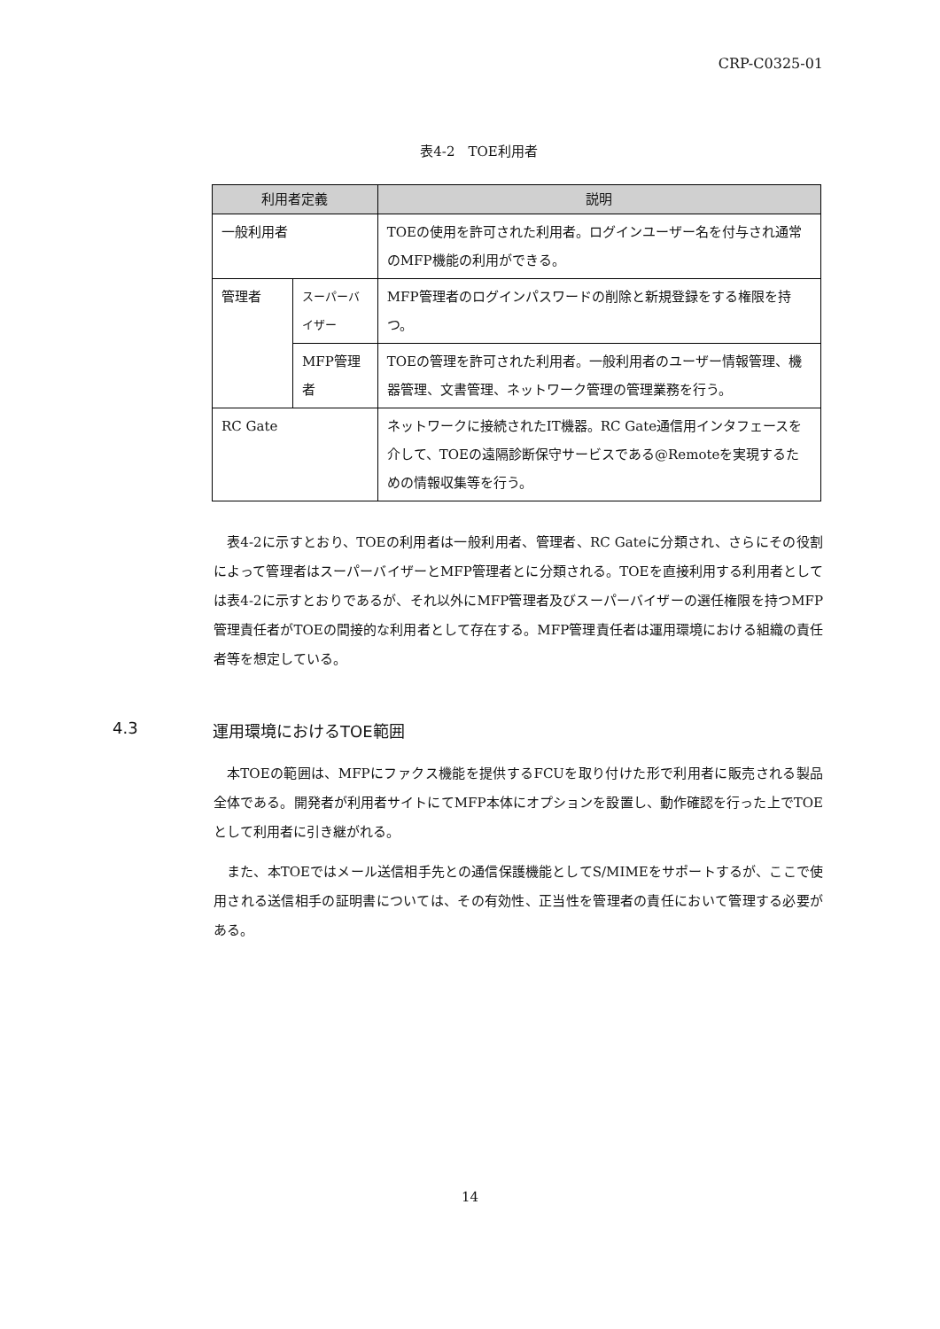CRP-C0325-01
表4-2　TOE利用者
| 利用者定義 | | 説明 |
| --- | --- | --- |
| 一般利用者 | | TOEの使用を許可された利用者。ログインユーザー名を付与され通常のMFP機能の利用ができる。 |
| 管理者 | スーパーバイザー | MFP管理者のログインパスワードの削除と新規登録をする権限を持つ。 |
| | MFP管理者 | TOEの管理を許可された利用者。一般利用者のユーザー情報管理、機器管理、文書管理、ネットワーク管理の管理業務を行う。 |
| RC Gate | | ネットワークに接続されたIT機器。RC Gate通信用インタフェースを介して、TOEの遠隔診断保守サービスである@Remoteを実現するための情報収集等を行う。 |
表4-2に示すとおり、TOEの利用者は一般利用者、管理者、RC Gateに分類され、さらにその役割によって管理者はスーパーバイザーとMFP管理者とに分類される。TOEを直接利用する利用者としては表4-2に示すとおりであるが、それ以外にMFP管理者及びスーパーバイザーの選任権限を持つMFP管理責任者がTOEの間接的な利用者として存在する。MFP管理責任者は運用環境における組織の責任者等を想定している。
4.3 運用環境におけるTOE範囲
本TOEの範囲は、MFPにファクス機能を提供するFCUを取り付けた形で利用者に販売される製品全体である。開発者が利用者サイトにてMFP本体にオプションを設置し、動作確認を行った上でTOEとして利用者に引き継がれる。
また、本TOEではメール送信相手先との通信保護機能としてS/MIMEをサポートするが、ここで使用される送信相手の証明書については、その有効性、正当性を管理者の責任において管理する必要がある。
14